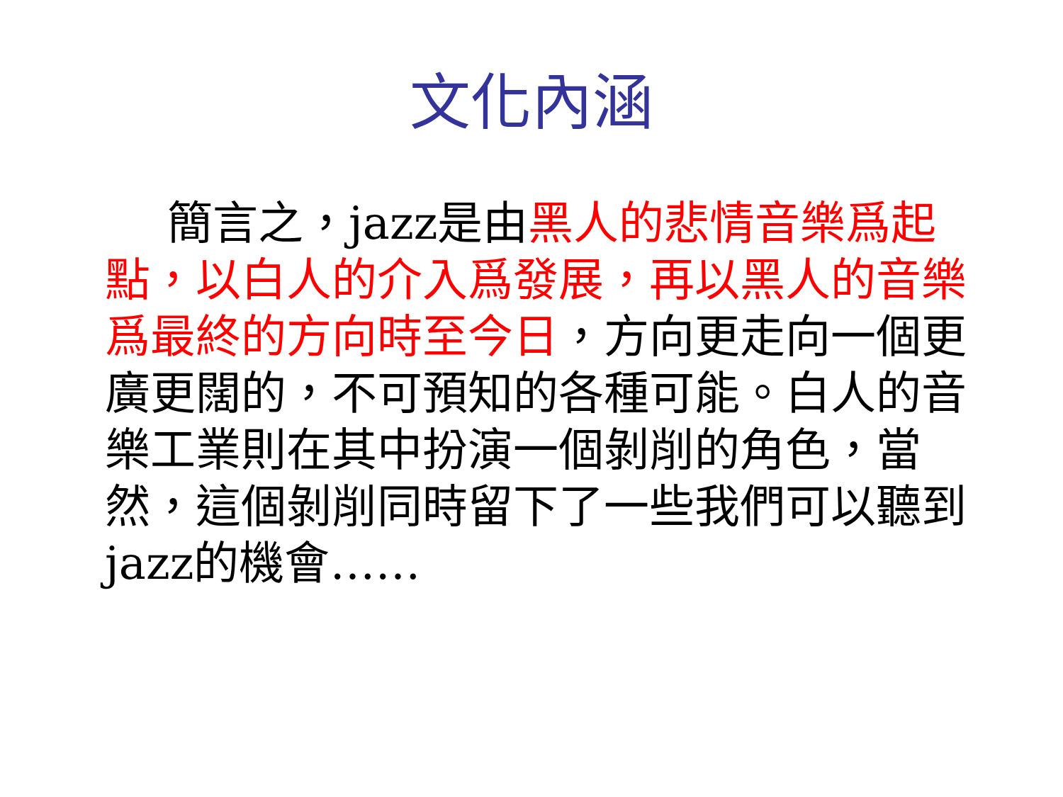文化內涵
簡言之，jazz是由黑人的悲情音樂爲起點，以白人的介入爲發展，再以黑人的音樂爲最終的方向時至今日，方向更走向一個更廣更闊的，不可預知的各種可能。白人的音樂工業則在其中扮演一個剝削的角色，當然，這個剝削同時留下了一些我們可以聽到jazz的機會……